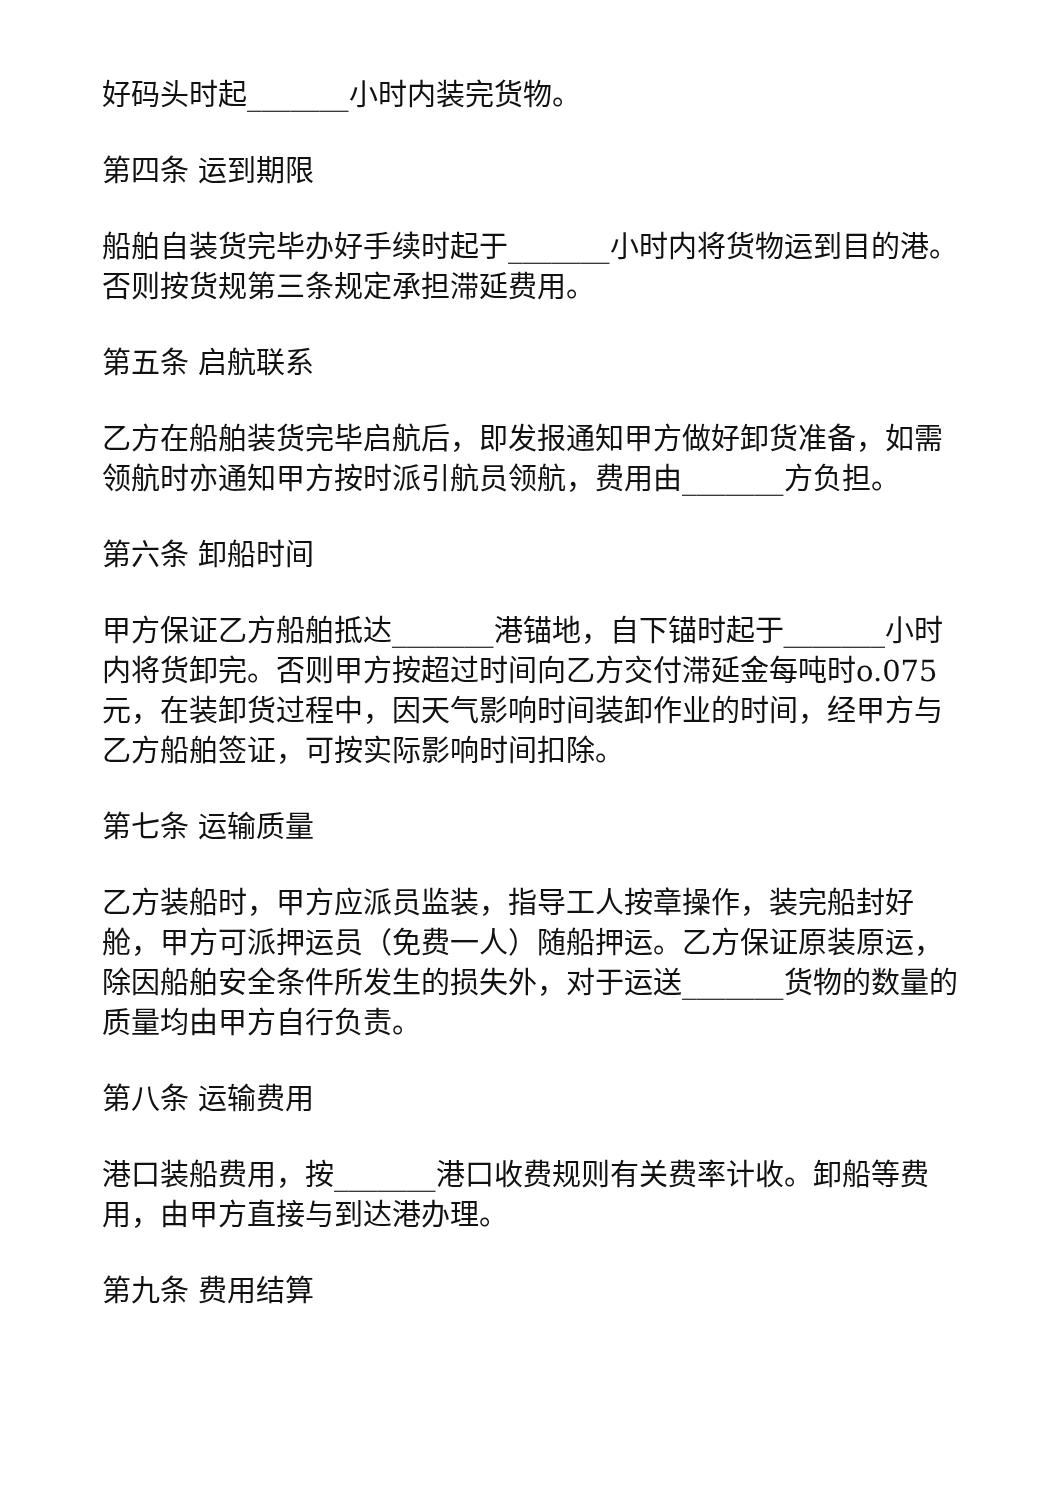好码头时起_______小时内装完货物。
第四条 运到期限
船舶自装货完毕办好手续时起于_______小时内将货物运到目的港。否则按货规第三条规定承担滞延费用。
第五条 启航联系
乙方在船舶装货完毕启航后，即发报通知甲方做好卸货准备，如需领航时亦通知甲方按时派引航员领航，费用由_______方负担。
第六条 卸船时间
甲方保证乙方船舶抵达_______港锚地，自下锚时起于_______小时内将货卸完。否则甲方按超过时间向乙方交付滞延金每吨时o.075元，在装卸货过程中，因天气影响时间装卸作业的时间，经甲方与乙方船舶签证，可按实际影响时间扣除。
第七条 运输质量
乙方装船时，甲方应派员监装，指导工人按章操作，装完船封好舱，甲方可派押运员（免费一人）随船押运。乙方保证原装原运，除因船舶安全条件所发生的损失外，对于运送_______货物的数量的质量均由甲方自行负责。
第八条 运输费用
港口装船费用，按_______港口收费规则有关费率计收。卸船等费用，由甲方直接与到达港办理。
第九条 费用结算